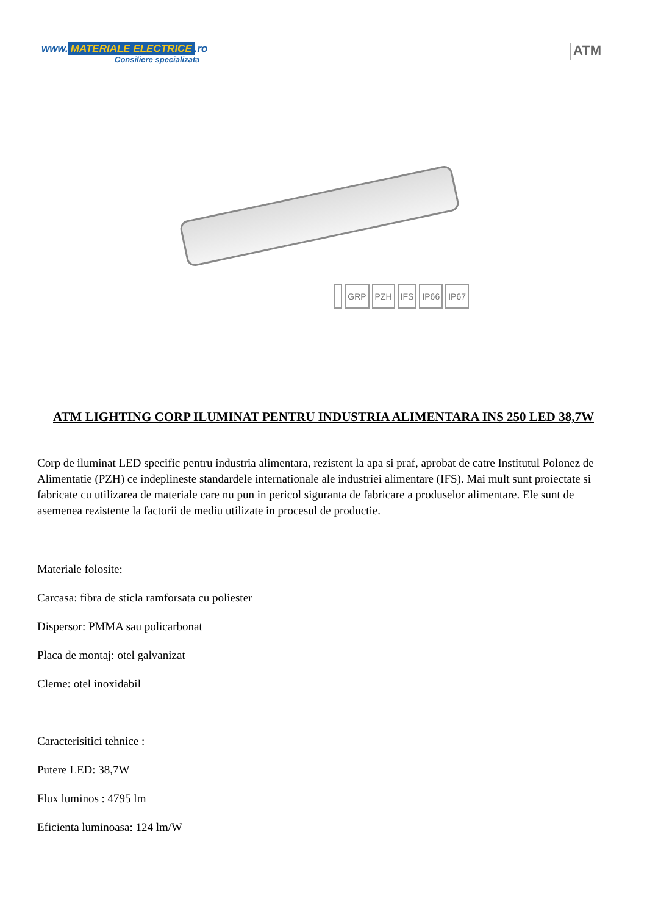www. MATERIALE ELECTRICE.ro
Consiliere specializata
ATM
GRP PZH IFS IP66 IP67
ATM LIGHTING CORP ILUMINAT PENTRU INDUSTRIA ALIMENTARA INS 250 LED 38,7W
Corp de iluminat LED specific pentru industria alimentara, rezistent la apa si praf, aprobat de catre Institutul Polonez de Alimentatie (PZH) ce indeplineste standardele internationale ale industriei alimentare (IFS). Mai mult sunt proiectate si fabricate cu utilizarea de materiale care nu pun in pericol siguranta de fabricare a produselor alimentare. Ele sunt de asemenea rezistente la factorii de mediu utilizate in procesul de productie.
Materiale folosite:
Carcasa: fibra de sticla ramforsata cu poliester
Dispersor: PMMA sau policarbonat
Placa de montaj: otel galvanizat
Cleme: otel inoxidabil
Caracterisitici tehnice :
Putere LED: 38,7W
Flux luminos : 4795 lm
Eficienta luminoasa: 124 lm/W